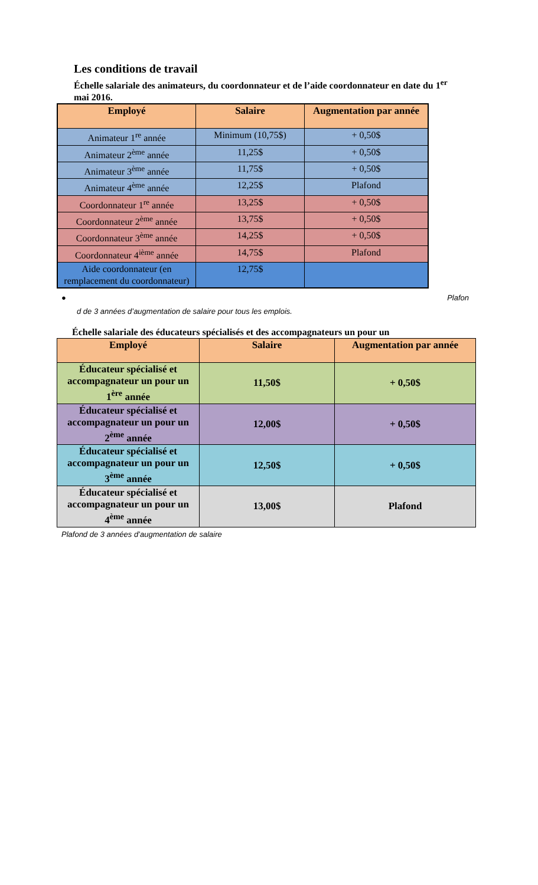Les conditions de travail
Échelle salariale des animateurs, du coordonnateur et de l’aide coordonnateur en date du 1<sup>er</sup> mai 2016.
| Employé | Salaire | Augmentation par année |
| --- | --- | --- |
| Animateur 1<sup>re</sup> année | Minimum (10,75$) | + 0,50$ |
| Animateur 2<sup>ème</sup> année | 11,25$ | + 0,50$ |
| Animateur 3<sup>ème</sup> année | 11,75$ | + 0,50$ |
| Animateur 4<sup>ème</sup> année | 12,25$ | Plafond |
| Coordonnateur 1<sup>re</sup> année | 13,25$ | + 0,50$ |
| Coordonnateur 2<sup>ème</sup> année | 13,75$ | + 0,50$ |
| Coordonnateur 3<sup>ème</sup> année | 14,25$ | + 0,50$ |
| Coordonnateur 4<sup>ième</sup> année | 14,75$ | Plafond |
| Aide coordonnateur (en remplacement du coordonnateur) | 12,75$ | |
● Plafon
d de 3 années d’augmentation de salaire pour tous les emplois.
Échelle salariale des éducateurs spécialisés et des accompagnateurs un pour un
| Employé | Salaire | Augmentation par année |
| --- | --- | --- |
| Éducateur spécialisé et accompagnateur un pour un 1<sup>ère</sup> année | 11,50$ | + 0,50$ |
| Éducateur spécialisé et accompagnateur un pour un 2<sup>ème</sup> année | 12,00$ | + 0,50$ |
| Éducateur spécialisé et accompagnateur un pour un 3<sup>ème</sup> année | 12,50$ | + 0,50$ |
| Éducateur spécialisé et accompagnateur un pour un 4<sup>ème</sup> année | 13,00$ | Plafond |
Plafond de 3 années d’augmentation de salaire